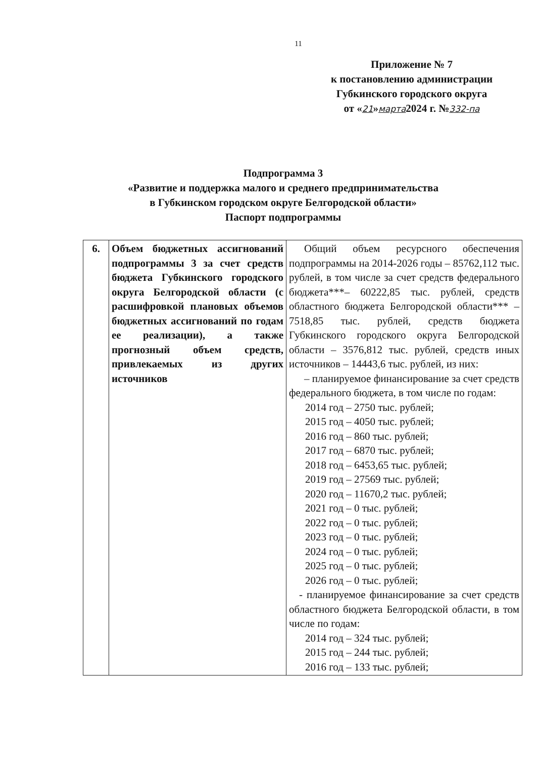11
Приложение № 7
к постановлению администрации
Губкинского городского округа
от «21»марта2024 г. №332-па
Подпрограмма 3
«Развитие и поддержка малого и среднего предпринимательства
в Губкинском городском округе Белгородской области»
Паспорт подпрограммы
| 6. | Объем бюджетных ассигнований подпрограммы 3 за счет средств бюджета Губкинского городского округа Белгородской области (с расшифровкой плановых объемов бюджетных ассигнований по годам ее реализации), а также прогнозный объем средств, привлекаемых из других источников | Общий объем ресурсного обеспечения подпрограммы на 2014-2026 годы – 85762,112 тыс. рублей, в том числе за счет средств федерального бюджета***– 60222,85 тыс. рублей, средств областного бюджета Белгородской области*** – 7518,85 тыс. рублей, средств бюджета Губкинского городского округа Белгородской области – 3576,812 тыс. рублей, средств иных источников – 14443,6 тыс. рублей, из них: – планируемое финансирование за счет средств федерального бюджета, в том числе по годам: 2014 год – 2750 тыс. рублей; 2015 год – 4050 тыс. рублей; 2016 год – 860 тыс. рублей; 2017 год – 6870 тыс. рублей; 2018 год – 6453,65 тыс. рублей; 2019 год – 27569 тыс. рублей; 2020 год – 11670,2 тыс. рублей; 2021 год – 0 тыс. рублей; 2022 год – 0 тыс. рублей; 2023 год – 0 тыс. рублей; 2024 год – 0 тыс. рублей; 2025 год – 0 тыс. рублей; 2026 год – 0 тыс. рублей; - планируемое финансирование за счет средств областного бюджета Белгородской области, в том числе по годам: 2014 год – 324 тыс. рублей; 2015 год – 244 тыс. рублей; 2016 год – 133 тыс. рублей; |